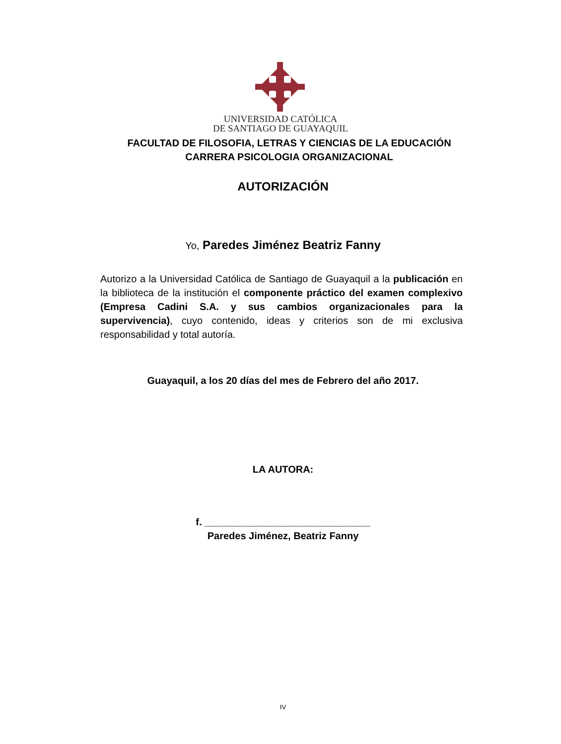UNIVERSIDAD CATÓLICA
DE SANTIAGO DE GUAYAQUIL
FACULTAD DE FILOSOFIA, LETRAS Y CIENCIAS DE LA EDUCACIÓN
CARRERA PSICOLOGIA ORGANIZACIONAL
AUTORIZACIÓN
Yo, Paredes Jiménez Beatriz Fanny
Autorizo a la Universidad Católica de Santiago de Guayaquil a la publicación en la biblioteca de la institución el componente práctico del examen complexivo (Empresa Cadini S.A. y sus cambios organizacionales para la supervivencia), cuyo contenido, ideas y criterios son de mi exclusiva responsabilidad y total autoría.
Guayaquil, a los 20 días del mes de Febrero del año 2017.
LA AUTORA:
f. ______________________________
Paredes Jiménez, Beatriz Fanny
IV